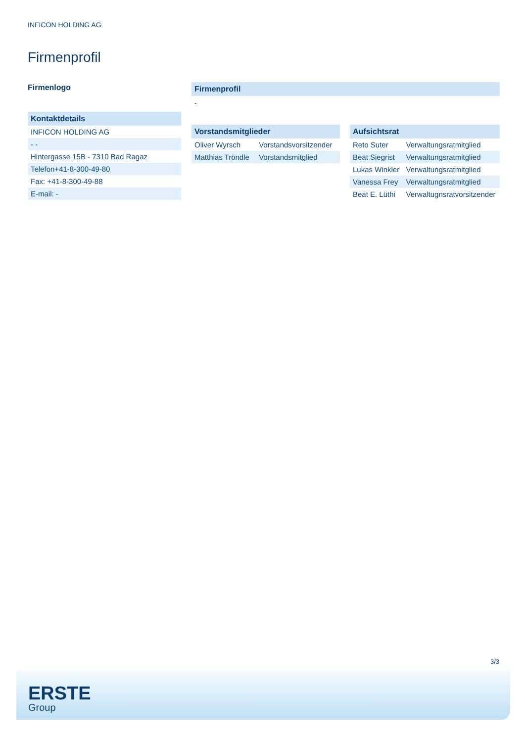INFICON HOLDING AG
Firmenprofil
Firmenlogo
Kontaktdetails
| INFICON HOLDING AG |
| - - |
| Hintergasse 15B - 7310 Bad Ragaz |
| Telefon+41-8-300-49-80 |
| Fax: +41-8-300-49-88 |
| E-mail: - |
Firmenprofil
-
Vorstandsmitglieder
| Oliver Wyrsch | Vorstandsvorsitzender |
| Matthias Tröndle | Vorstandsmitglied |
Aufsichtsrat
| Reto Suter | Verwaltungsratmitglied |
| Beat Siegrist | Verwaltungsratmitglied |
| Lukas Winkler | Verwaltungsratmitglied |
| Vanessa Frey | Verwaltungsratmitglied |
| Beat E. Lüthi | Verwaltugnsratvorsitzender |
3/3
ERSTE
Group